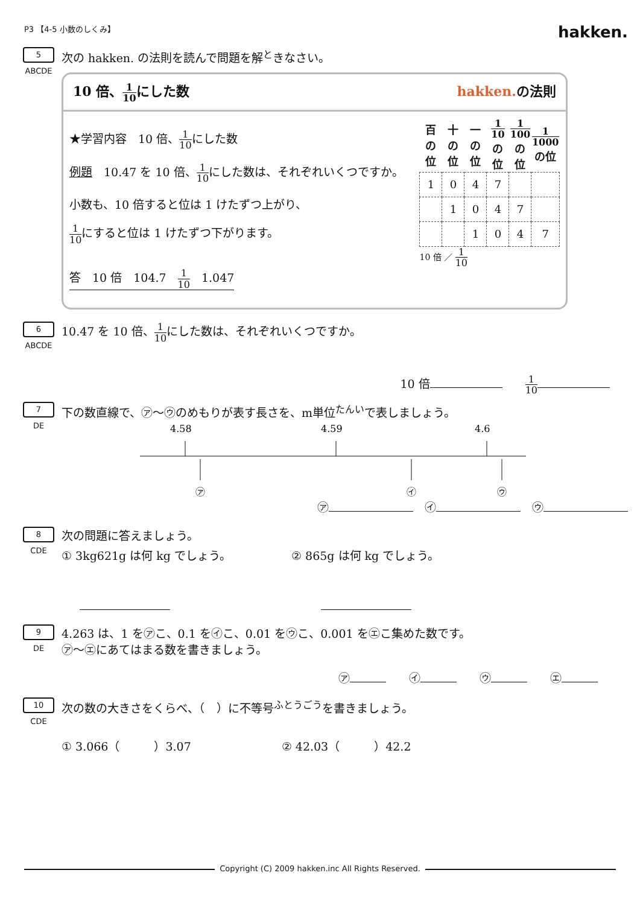P3 【4-5 小数のしくみ】
hakken.
5
ABCDE
次の hakken. の法則を読んで問題を解<sup>と</sup>きなさい。
10 倍、1 10にした数 hakken.の法則
★学習内容　10 倍、1 10にした数
例題　10.47 を 10 倍、1 10にした数は、それぞれいくつですか。
小数も、10 倍すると位は 1 けたずつ上がり、
1 10にすると位は 1 けたずつ下がります。
答　10 倍　104.7　1 10　1.047
| 百の位 | 十の位 | 一の位 | 1 10 の位 | 1 100 の位 | 1 1000 の位 |
| --- | --- | --- | --- | --- | --- |
| 1 | 0 | 4 | 7 | | |
| | 1 | 0 | 4 | 7 | |
| | | 1 | 0 | 4 | 7 |
10 倍 ／ 1 10
6
ABCDE
10.47 を 10 倍、1 10にした数は、それぞれいくつですか。
10 倍　　1 10
7
DE
下の数直線で、㋐～㋒のめもりが表す長さを、m単位<sup>たんい</sup>で表しましょう。
4.58
4.59
4.6
㋐
㋑
㋒
㋐　㋑　㋒
8
CDE
次の問題に答えましょう。
① 3kg621g は何 kg でしょう。 ② 865g は何 kg でしょう。
9
DE
4.263 は、1 を㋐こ、0.1 を㋑こ、0.01 を㋒こ、0.001 を㋓こ集めた数です。
㋐～㋓にあてはまる数を書きましょう。
㋐　　㋑　　㋒　　㋓
10
CDE
次の数の大きさをくらべ、（　）に不等号<sup>ふとうごう</sup>を書きましょう。
① 3.066（　　　）3.07 ② 42.03（　　　）42.2
Copyright (C) 2009 hakken.inc All Rights Reserved.